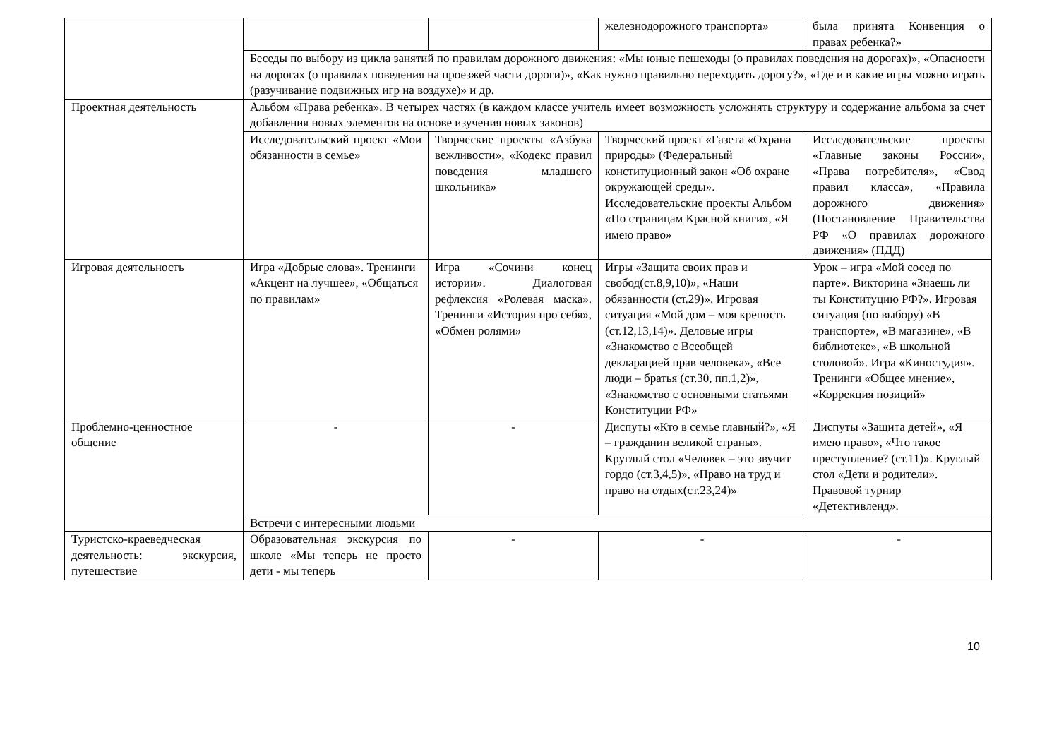| | | | железнодорожного транспорта» | была принята Конвенция о правах ребенка?» |
| | Беседы по выбору из цикла занятий по правилам дорожного движения: «Мы юные пешеходы (о правилах поведения на дорогах)», «Опасности на дорогах (о правилах поведения на проезжей части дороги)», «Как нужно правильно переходить дорогу?», «Где и в какие игры можно играть (разучивание подвижных игр на воздухе)» и др. | | | |
| Проектная деятельность | Альбом «Права ребенка». В четырех частях (в каждом классе учитель имеет возможность усложнять структуру и содержание альбома за счет добавления новых элементов на основе изучения новых законов) | | | |
| | Исследовательский проект «Мои обязанности в семье» | Творческие проекты «Азбука вежливости», «Кодекс правил поведения младшего школьника» | Творческий проект «Газета «Охрана природы» (Федеральный конституционный закон «Об охране окружающей среды». Исследовательские проекты Альбом «По страницам Красной книги», «Я имею право» | Исследовательские проекты «Главные законы России», «Права потребителя», «Свод правил класса», «Правила дорожного движения» (Постановление Правительства РФ «О правилах дорожного движения» (ПДД) |
| Игровая деятельность | Игра «Добрые слова». Тренинги «Акцент на лучшее», «Общаться по правилам» | Игра «Сочини конец истории». Диалоговая рефлексия «Ролевая маска». Тренинги «История про себя», «Обмен ролями» | Игры «Защита своих прав и свобод(ст.8,9,10)», «Наши обязанности (ст.29)». Игровая ситуация «Мой дом – моя крепость (ст.12,13,14)». Деловые игры «Знакомство с Всеобщей декларацией прав человека», «Все люди – братья (ст.30, пп.1,2)», «Знакомство с основными статьями Конституции РФ» | Урок – игра «Мой сосед по парте». Викторина «Знаешь ли ты Конституцию РФ?». Игровая ситуация (по выбору) «В транспорте», «В магазине», «В библиотеке», «В школьной столовой». Игра «Киностудия». Тренинги «Общее мнение», «Коррекция позиций» |
| Проблемно-ценностное общение | - | - | Диспуты «Кто в семье главный?», «Я – гражданин великой страны». Круглый стол «Человек – это звучит гордо (ст.3,4,5)», «Право на труд и право на отдых(ст.23,24)» | Диспуты «Защита детей», «Я имею право», «Что такое преступление? (ст.11)». Круглый стол «Дети и родители». Правовой турнир «Детективленд». |
| | Встречи с интересными людьми | | | |
| Туристско-краеведческая деятельность: экскурсия, путешествие | Образовательная экскурсия по школе «Мы теперь не просто дети - мы теперь | - | - | - |
10